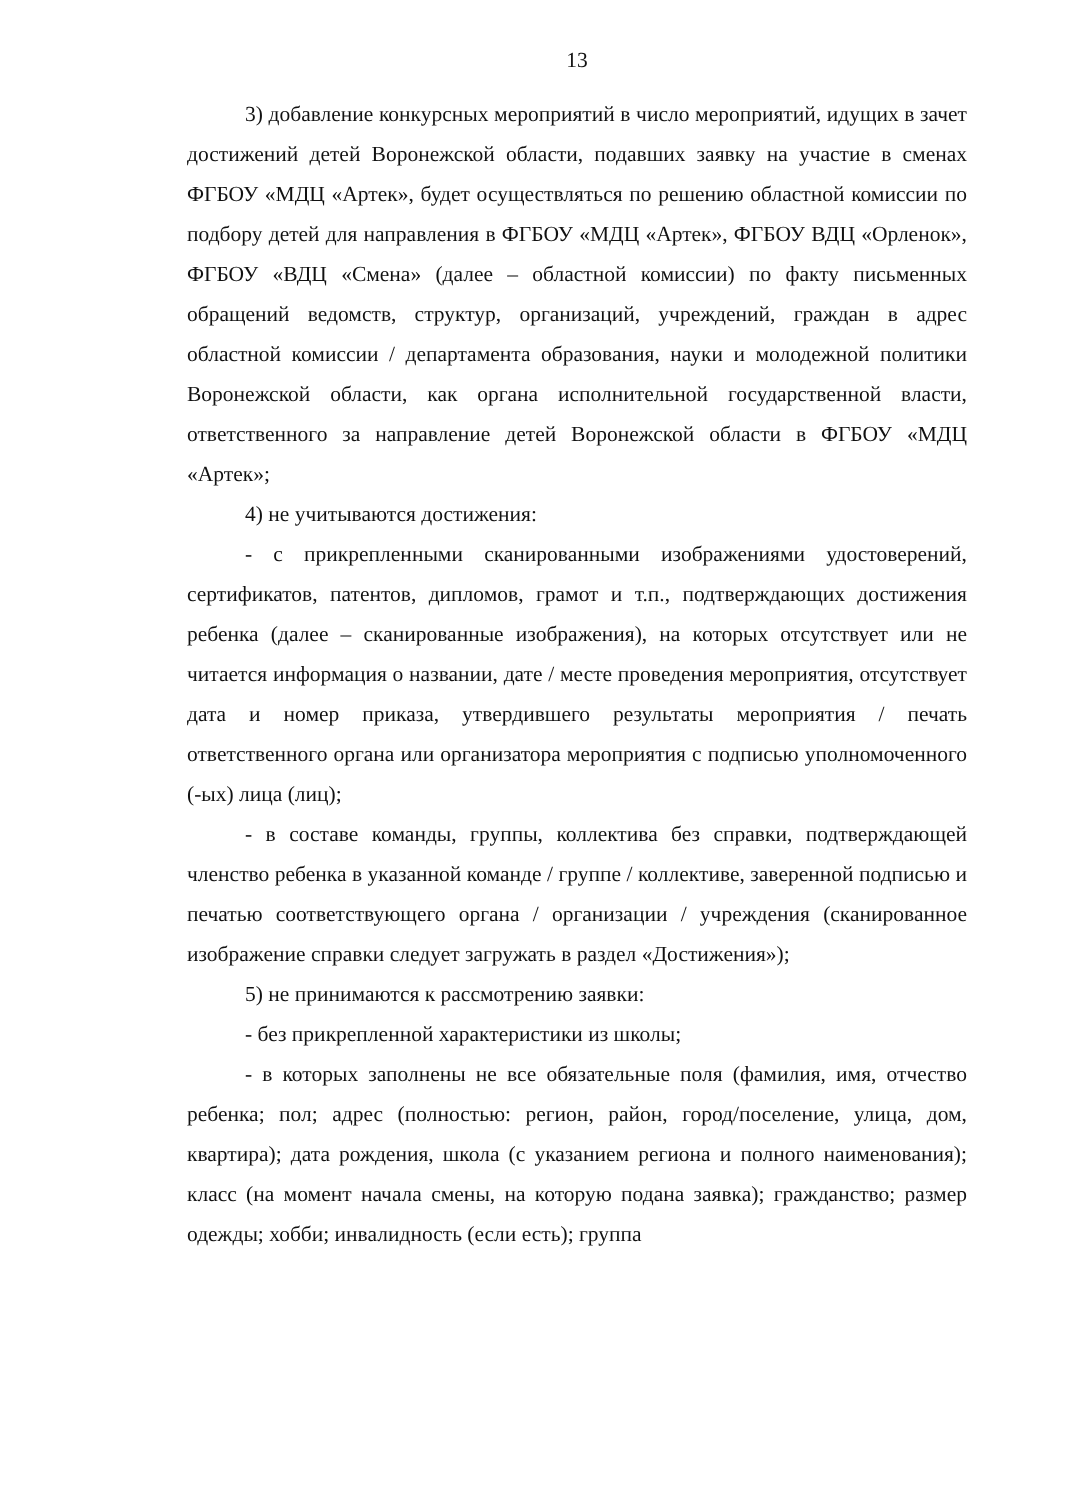13
3) добавление конкурсных мероприятий в число мероприятий, идущих в зачет достижений детей Воронежской области, подавших заявку на участие в сменах ФГБОУ «МДЦ «Артек», будет осуществляться по решению областной комиссии по подбору детей для направления в ФГБОУ «МДЦ «Артек», ФГБОУ ВДЦ «Орленок», ФГБОУ «ВДЦ «Смена» (далее – областной комиссии) по факту письменных обращений ведомств, структур, организаций, учреждений, граждан в адрес областной комиссии / департамента образования, науки и молодежной политики Воронежской области, как органа исполнительной государственной власти, ответственного за направление детей Воронежской области в ФГБОУ «МДЦ «Артек»;
4) не учитываются достижения:
- с прикрепленными сканированными изображениями удостоверений, сертификатов, патентов, дипломов, грамот и т.п., подтверждающих достижения ребенка (далее – сканированные изображения), на которых отсутствует или не читается информация о названии, дате / месте проведения мероприятия, отсутствует дата и номер приказа, утвердившего результаты мероприятия / печать ответственного органа или организатора мероприятия с подписью уполномоченного (-ых) лица (лиц);
- в составе команды, группы, коллектива без справки, подтверждающей членство ребенка в указанной команде / группе / коллективе, заверенной подписью и печатью соответствующего органа / организации / учреждения (сканированное изображение справки следует загружать в раздел «Достижения»);
5) не принимаются к рассмотрению заявки:
- без прикрепленной характеристики из школы;
- в которых заполнены не все обязательные поля (фамилия, имя, отчество ребенка; пол; адрес (полностью: регион, район, город/поселение, улица, дом, квартира); дата рождения, школа (с указанием региона и полного наименования); класс (на момент начала смены, на которую подана заявка); гражданство; размер одежды; хобби; инвалидность (если есть); группа